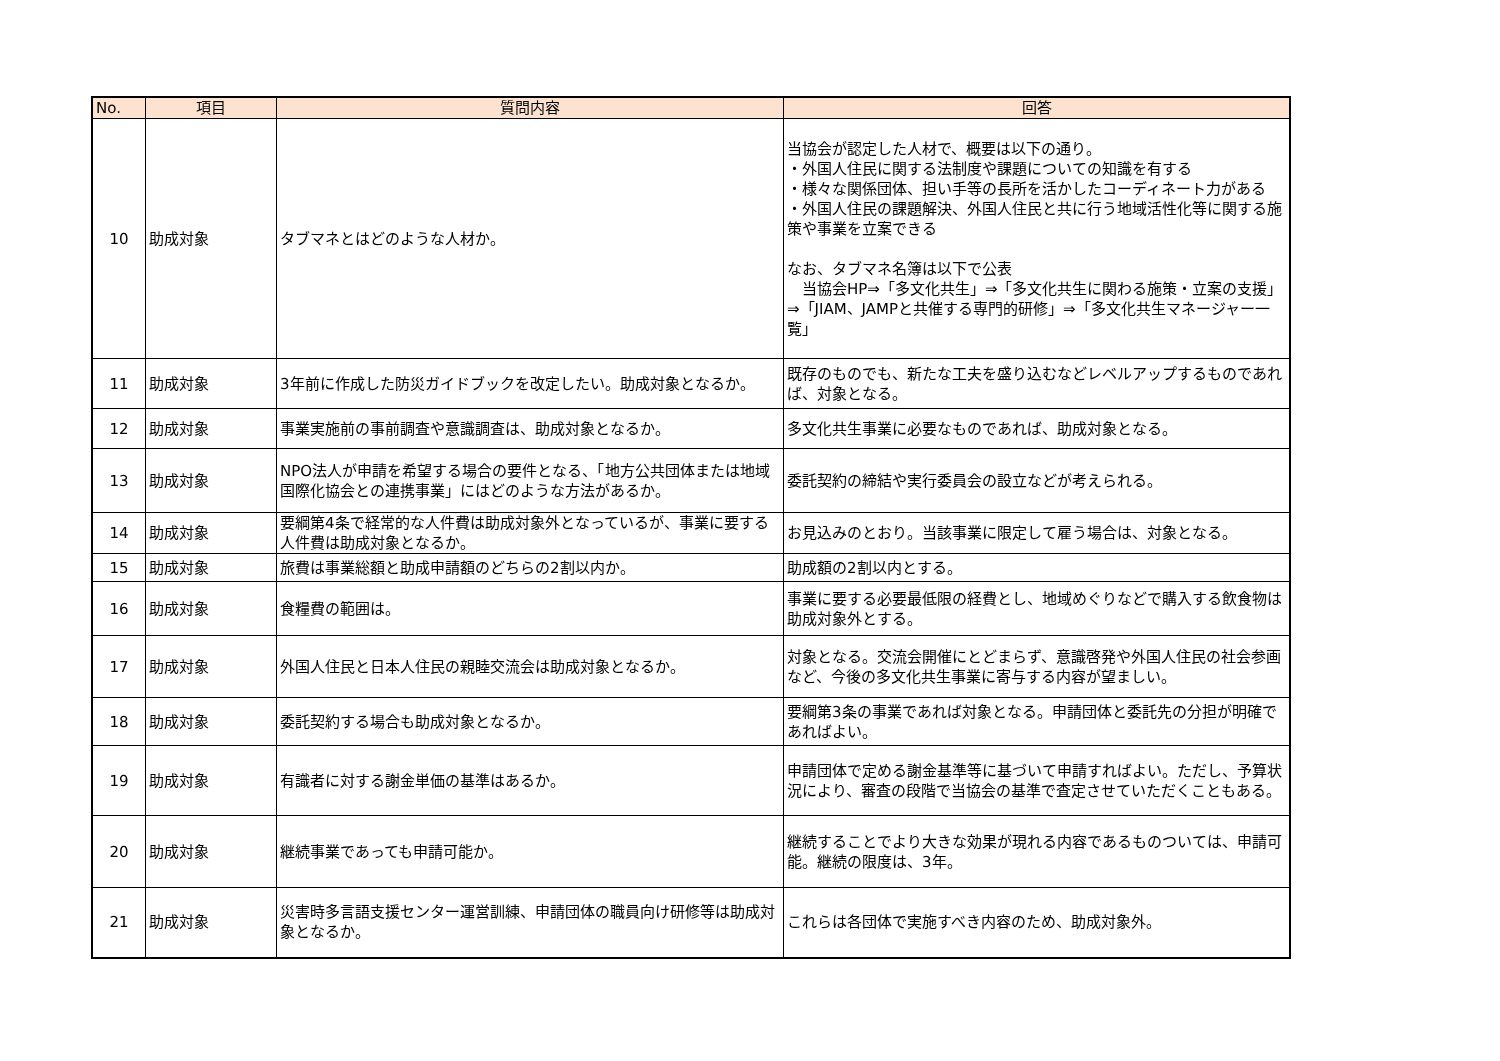| No. | 項目 | 質問内容 | 回答 |
| --- | --- | --- | --- |
| 10 | 助成対象 | タブマネとはどのような人材か。 | 当協会が認定した人材で、概要は以下の通り。 ・外国人住民に関する法制度や課題についての知識を有する ・様々な関係団体、担い手等の長所を活かしたコーディネート力がある ・外国人住民の課題解決、外国人住民と共に行う地域活性化等に関する施策や事業を立案できる なお、タブマネ名簿は以下で公表 当協会HP⇒「多文化共生」⇒「多文化共生に関わる施策・立案の支援」⇒「JIAM、JAMPと共催する専門的研修」⇒「多文化共生マネージャー一覧」 |
| 11 | 助成対象 | 3年前に作成した防災ガイドブックを改定したい。助成対象となるか。 | 既存のものでも、新たな工夫を盛り込むなどレベルアップするものであれば、対象となる。 |
| 12 | 助成対象 | 事業実施前の事前調査や意識調査は、助成対象となるか。 | 多文化共生事業に必要なものであれば、助成対象となる。 |
| 13 | 助成対象 | NPO法人が申請を希望する場合の要件となる、「地方公共団体または地域国際化協会との連携事業」にはどのような方法があるか。 | 委託契約の締結や実行委員会の設立などが考えられる。 |
| 14 | 助成対象 | 要綱第4条で経常的な人件費は助成対象外となっているが、事業に要する人件費は助成対象となるか。 | お見込みのとおり。当該事業に限定して雇う場合は、対象となる。 |
| 15 | 助成対象 | 旅費は事業総額と助成申請額のどちらの2割以内か。 | 助成額の2割以内とする。 |
| 16 | 助成対象 | 食糧費の範囲は。 | 事業に要する必要最低限の経費とし、地域めぐりなどで購入する飲食物は助成対象外とする。 |
| 17 | 助成対象 | 外国人住民と日本人住民の親睦交流会は助成対象となるか。 | 対象となる。交流会開催にとどまらず、意識啓発や外国人住民の社会参画など、今後の多文化共生事業に寄与する内容が望ましい。 |
| 18 | 助成対象 | 委託契約する場合も助成対象となるか。 | 要綱第3条の事業であれば対象となる。申請団体と委託先の分担が明確であればよい。 |
| 19 | 助成対象 | 有識者に対する謝金単価の基準はあるか。 | 申請団体で定める謝金基準等に基づいて申請すればよい。ただし、予算状況により、審査の段階で当協会の基準で査定させていただくこともある。 |
| 20 | 助成対象 | 継続事業であっても申請可能か。 | 継続することでより大きな効果が現れる内容であるものついては、申請可能。継続の限度は、3年。 |
| 21 | 助成対象 | 災害時多言語支援センター運営訓練、申請団体の職員向け研修等は助成対象となるか。 | これらは各団体で実施すべき内容のため、助成対象外。 |